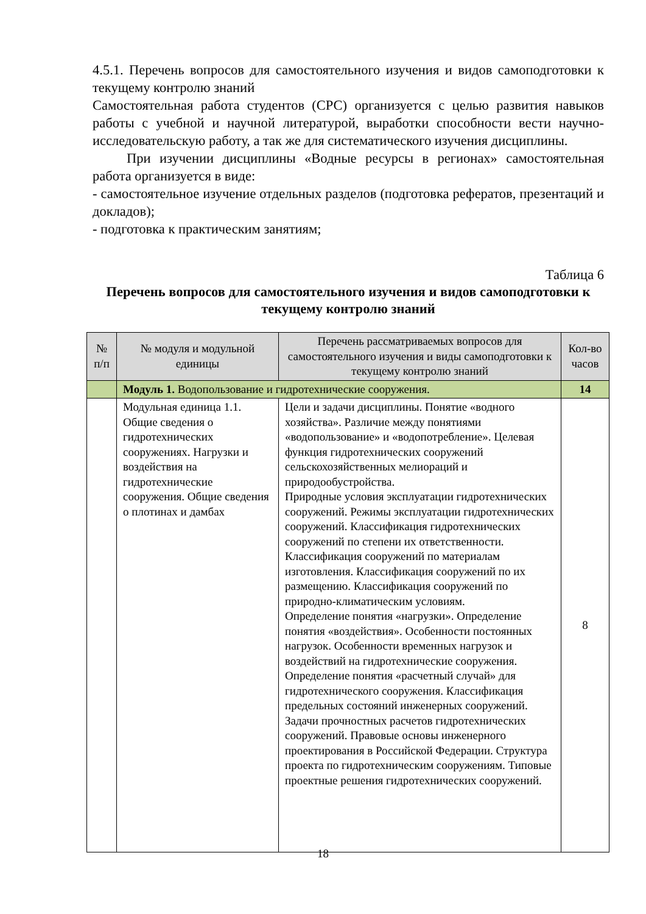4.5.1. Перечень вопросов для самостоятельного изучения и видов самоподготовки к текущему контролю знаний
Самостоятельная работа студентов (СРС) организуется с целью развития навыков работы с учебной и научной литературой, выработки способности вести научно-исследовательскую работу, а так же для систематического изучения дисциплины.
При изучении дисциплины «Водные ресурсы в регионах» самостоятельная работа организуется в виде:
- самостоятельное изучение отдельных разделов (подготовка рефератов, презентаций и докладов);
- подготовка к практическим занятиям;
Таблица 6
Перечень вопросов для самостоятельного изучения и видов самоподготовки к текущему контролю знаний
| № п/п | № модуля и модульной единицы | Перечень рассматриваемых вопросов для самостоятельного изучения и виды самоподготовки к текущему контролю знаний | Кол-во часов |
| --- | --- | --- | --- |
| | Модуль 1. Водопользование и гидротехнические сооружения. | | 14 |
| | Модульная единица 1.1. Общие сведения о гидротехнических сооружениях. Нагрузки и воздействия на гидротехнические сооружения. Общие сведения о плотинах и дамбах | Цели и задачи дисциплины. Понятие «водного хозяйства». Различие между понятиями «водопользование» и «водопотребление». Целевая функция гидротехнических сооружений сельскохозяйственных мелиораций и природообустройства. Природные условия эксплуатации гидротехнических сооружений. Режимы эксплуатации гидротехнических сооружений. Классификация гидротехнических сооружений по степени их ответственности. Классификация сооружений по материалам изготовления. Классификация сооружений по их размещению. Классификация сооружений по природно-климатическим условиям. Определение понятия «нагрузки». Определение понятия «воздействия». Особенности постоянных нагрузок. Особенности временных нагрузок и воздействий на гидротехнические сооружения. Определение понятия «расчетный случай» для гидротехнического сооружения. Классификация предельных состояний инженерных сооружений. Задачи прочностных расчетов гидротехнических сооружений. Правовые основы инженерного проектирования в Российской Федерации. Структура проекта по гидротехническим сооружениям. Типовые проектные решения гидротехнических сооружений. | 8 |
18